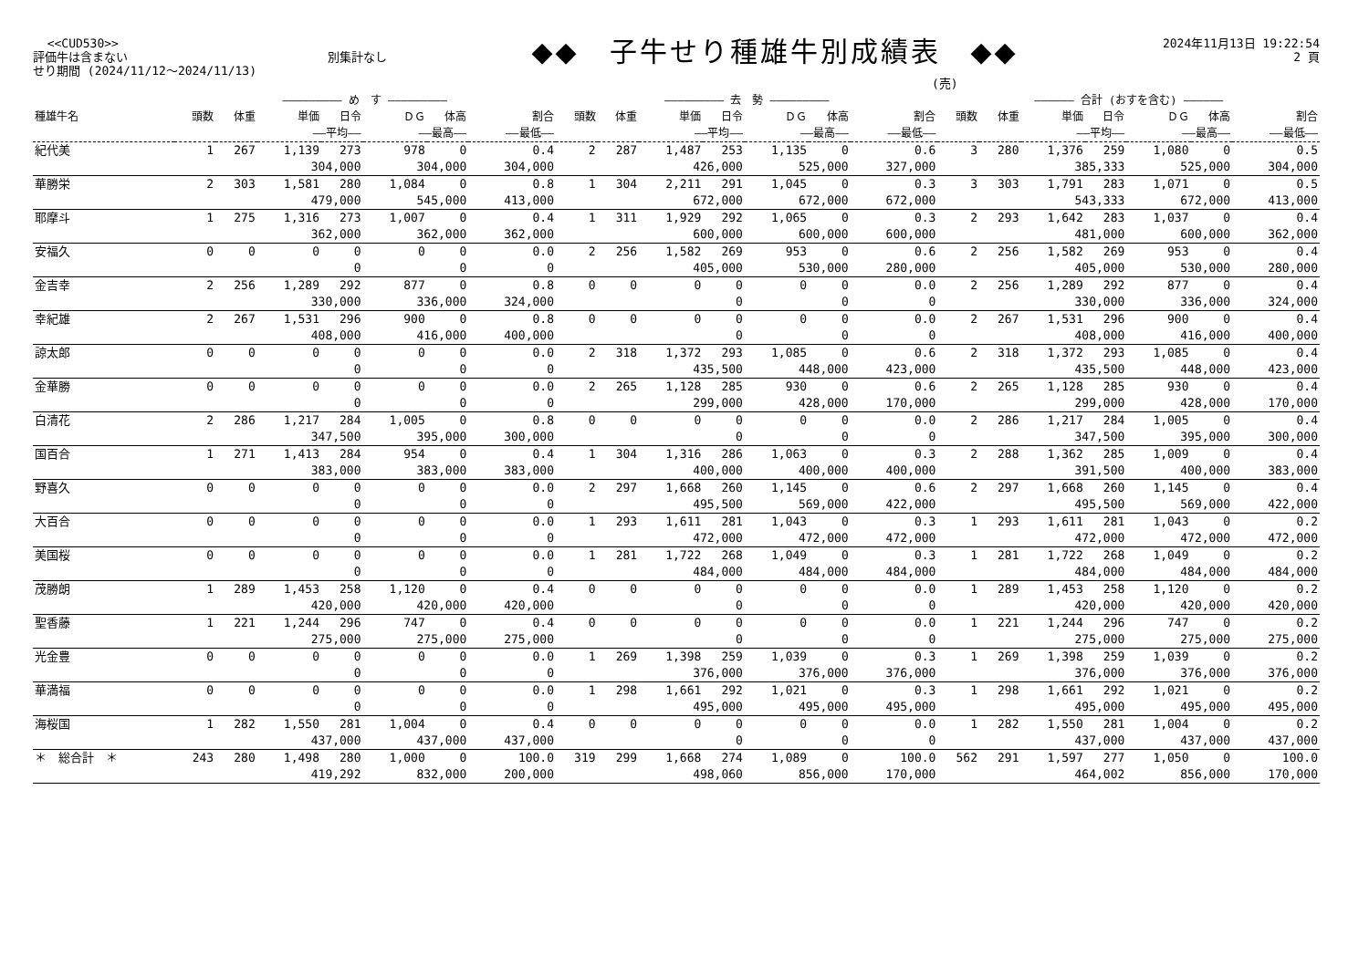<<CUD530>>
評価牛は含まない 別集計なし
せり期間 (2024/11/12～2024/11/13)
◆◆　子牛せり種雄牛別成績表　◆◆
2024年11月13日 19:22:54
2 頁
(売)
| | ――――――――― め す ――――――――― | | | | | | | ――――――――― 去 勢 ――――――――― | | | | | | | ―――――― 合計 (おすを含む) ―――――― | | | | | | |
| --- | --- | --- | --- | --- | --- | --- | --- | --- | --- | --- | --- | --- | --- | --- | --- | --- | --- | --- | --- | --- | --- |
| 種雄牛名 | 頭数 | 体重 | 単価 | 日令 | ＤＧ | 体高 | 割合 | 頭数 | 体重 | 単価 | 日令 | ＤＧ | 体高 | 割合 | 頭数 | 体重 | 単価 | 日令 | ＤＧ | 体高 | 割合 |
| | | | ――平均―― | | ――最高―― | | ――最低―― | | | ――平均―― | | ――最高―― | | ――最低―― | | | ――平均―― | | ――最高―― | | ――最低―― |
| 紀代美 | 1 | 267 | 1,139 | 273 | 978 | 0 | 0.4 | 2 | 287 | 1,487 | 253 | 1,135 | 0 | 0.6 | 3 | 280 | 1,376 | 259 | 1,080 | 0 | 0.5 |
| | | | 304,000 | | 304,000 | | 304,000 | | | 426,000 | | 525,000 | | 327,000 | | | 385,333 | | 525,000 | | 304,000 |
| 華勝栄 | 2 | 303 | 1,581 | 280 | 1,084 | 0 | 0.8 | 1 | 304 | 2,211 | 291 | 1,045 | 0 | 0.3 | 3 | 303 | 1,791 | 283 | 1,071 | 0 | 0.5 |
| | | | 479,000 | | 545,000 | | 413,000 | | | 672,000 | | 672,000 | | 672,000 | | | 543,333 | | 672,000 | | 413,000 |
| 耶摩斗 | 1 | 275 | 1,316 | 273 | 1,007 | 0 | 0.4 | 1 | 311 | 1,929 | 292 | 1,065 | 0 | 0.3 | 2 | 293 | 1,642 | 283 | 1,037 | 0 | 0.4 |
| | | | 362,000 | | 362,000 | | 362,000 | | | 600,000 | | 600,000 | | 600,000 | | | 481,000 | | 600,000 | | 362,000 |
| 安福久 | 0 | 0 | 0 | 0 | 0 | 0 | 0.0 | 2 | 256 | 1,582 | 269 | 953 | 0 | 0.6 | 2 | 256 | 1,582 | 269 | 953 | 0 | 0.4 |
| | | | 0 | | 0 | | 0 | | | 405,000 | | 530,000 | | 280,000 | | | 405,000 | | 530,000 | | 280,000 |
| 金吉幸 | 2 | 256 | 1,289 | 292 | 877 | 0 | 0.8 | 0 | 0 | 0 | 0 | 0 | 0 | 0.0 | 2 | 256 | 1,289 | 292 | 877 | 0 | 0.4 |
| | | | 330,000 | | 336,000 | | 324,000 | | | 0 | | 0 | | 0 | | | 330,000 | | 336,000 | | 324,000 |
| 幸紀雄 | 2 | 267 | 1,531 | 296 | 900 | 0 | 0.8 | 0 | 0 | 0 | 0 | 0 | 0 | 0.0 | 2 | 267 | 1,531 | 296 | 900 | 0 | 0.4 |
| | | | 408,000 | | 416,000 | | 400,000 | | | 0 | | 0 | | 0 | | | 408,000 | | 416,000 | | 400,000 |
| 諒太郎 | 0 | 0 | 0 | 0 | 0 | 0 | 0.0 | 2 | 318 | 1,372 | 293 | 1,085 | 0 | 0.6 | 2 | 318 | 1,372 | 293 | 1,085 | 0 | 0.4 |
| | | | 0 | | 0 | | 0 | | | 435,500 | | 448,000 | | 423,000 | | | 435,500 | | 448,000 | | 423,000 |
| 金華勝 | 0 | 0 | 0 | 0 | 0 | 0 | 0.0 | 2 | 265 | 1,128 | 285 | 930 | 0 | 0.6 | 2 | 265 | 1,128 | 285 | 930 | 0 | 0.4 |
| | | | 0 | | 0 | | 0 | | | 299,000 | | 428,000 | | 170,000 | | | 299,000 | | 428,000 | | 170,000 |
| 白清花 | 2 | 286 | 1,217 | 284 | 1,005 | 0 | 0.8 | 0 | 0 | 0 | 0 | 0 | 0 | 0.0 | 2 | 286 | 1,217 | 284 | 1,005 | 0 | 0.4 |
| | | | 347,500 | | 395,000 | | 300,000 | | | 0 | | 0 | | 0 | | | 347,500 | | 395,000 | | 300,000 |
| 国百合 | 1 | 271 | 1,413 | 284 | 954 | 0 | 0.4 | 1 | 304 | 1,316 | 286 | 1,063 | 0 | 0.3 | 2 | 288 | 1,362 | 285 | 1,009 | 0 | 0.4 |
| | | | 383,000 | | 383,000 | | 383,000 | | | 400,000 | | 400,000 | | 400,000 | | | 391,500 | | 400,000 | | 383,000 |
| 野喜久 | 0 | 0 | 0 | 0 | 0 | 0 | 0.0 | 2 | 297 | 1,668 | 260 | 1,145 | 0 | 0.6 | 2 | 297 | 1,668 | 260 | 1,145 | 0 | 0.4 |
| | | | 0 | | 0 | | 0 | | | 495,500 | | 569,000 | | 422,000 | | | 495,500 | | 569,000 | | 422,000 |
| 大百合 | 0 | 0 | 0 | 0 | 0 | 0 | 0.0 | 1 | 293 | 1,611 | 281 | 1,043 | 0 | 0.3 | 1 | 293 | 1,611 | 281 | 1,043 | 0 | 0.2 |
| | | | 0 | | 0 | | 0 | | | 472,000 | | 472,000 | | 472,000 | | | 472,000 | | 472,000 | | 472,000 |
| 美国桜 | 0 | 0 | 0 | 0 | 0 | 0 | 0.0 | 1 | 281 | 1,722 | 268 | 1,049 | 0 | 0.3 | 1 | 281 | 1,722 | 268 | 1,049 | 0 | 0.2 |
| | | | 0 | | 0 | | 0 | | | 484,000 | | 484,000 | | 484,000 | | | 484,000 | | 484,000 | | 484,000 |
| 茂勝朗 | 1 | 289 | 1,453 | 258 | 1,120 | 0 | 0.4 | 0 | 0 | 0 | 0 | 0 | 0 | 0.0 | 1 | 289 | 1,453 | 258 | 1,120 | 0 | 0.2 |
| | | | 420,000 | | 420,000 | | 420,000 | | | 0 | | 0 | | 0 | | | 420,000 | | 420,000 | | 420,000 |
| 聖香藤 | 1 | 221 | 1,244 | 296 | 747 | 0 | 0.4 | 0 | 0 | 0 | 0 | 0 | 0 | 0.0 | 1 | 221 | 1,244 | 296 | 747 | 0 | 0.2 |
| | | | 275,000 | | 275,000 | | 275,000 | | | 0 | | 0 | | 0 | | | 275,000 | | 275,000 | | 275,000 |
| 光金豊 | 0 | 0 | 0 | 0 | 0 | 0 | 0.0 | 1 | 269 | 1,398 | 259 | 1,039 | 0 | 0.3 | 1 | 269 | 1,398 | 259 | 1,039 | 0 | 0.2 |
| | | | 0 | | 0 | | 0 | | | 376,000 | | 376,000 | | 376,000 | | | 376,000 | | 376,000 | | 376,000 |
| 華満福 | 0 | 0 | 0 | 0 | 0 | 0 | 0.0 | 1 | 298 | 1,661 | 292 | 1,021 | 0 | 0.3 | 1 | 298 | 1,661 | 292 | 1,021 | 0 | 0.2 |
| | | | 0 | | 0 | | 0 | | | 495,000 | | 495,000 | | 495,000 | | | 495,000 | | 495,000 | | 495,000 |
| 海桜国 | 1 | 282 | 1,550 | 281 | 1,004 | 0 | 0.4 | 0 | 0 | 0 | 0 | 0 | 0 | 0.0 | 1 | 282 | 1,550 | 281 | 1,004 | 0 | 0.2 |
| | | | 437,000 | | 437,000 | | 437,000 | | | 0 | | 0 | | 0 | | | 437,000 | | 437,000 | | 437,000 |
| ＊ 総合計 ＊ | 243 | 280 | 1,498 | 280 | 1,000 | 0 | 100.0 | 319 | 299 | 1,668 | 274 | 1,089 | 0 | 100.0 | 562 | 291 | 1,597 | 277 | 1,050 | 0 | 100.0 |
| | | | 419,292 | | 832,000 | | 200,000 | | | 498,060 | | 856,000 | | 170,000 | | | 464,002 | | 856,000 | | 170,000 |